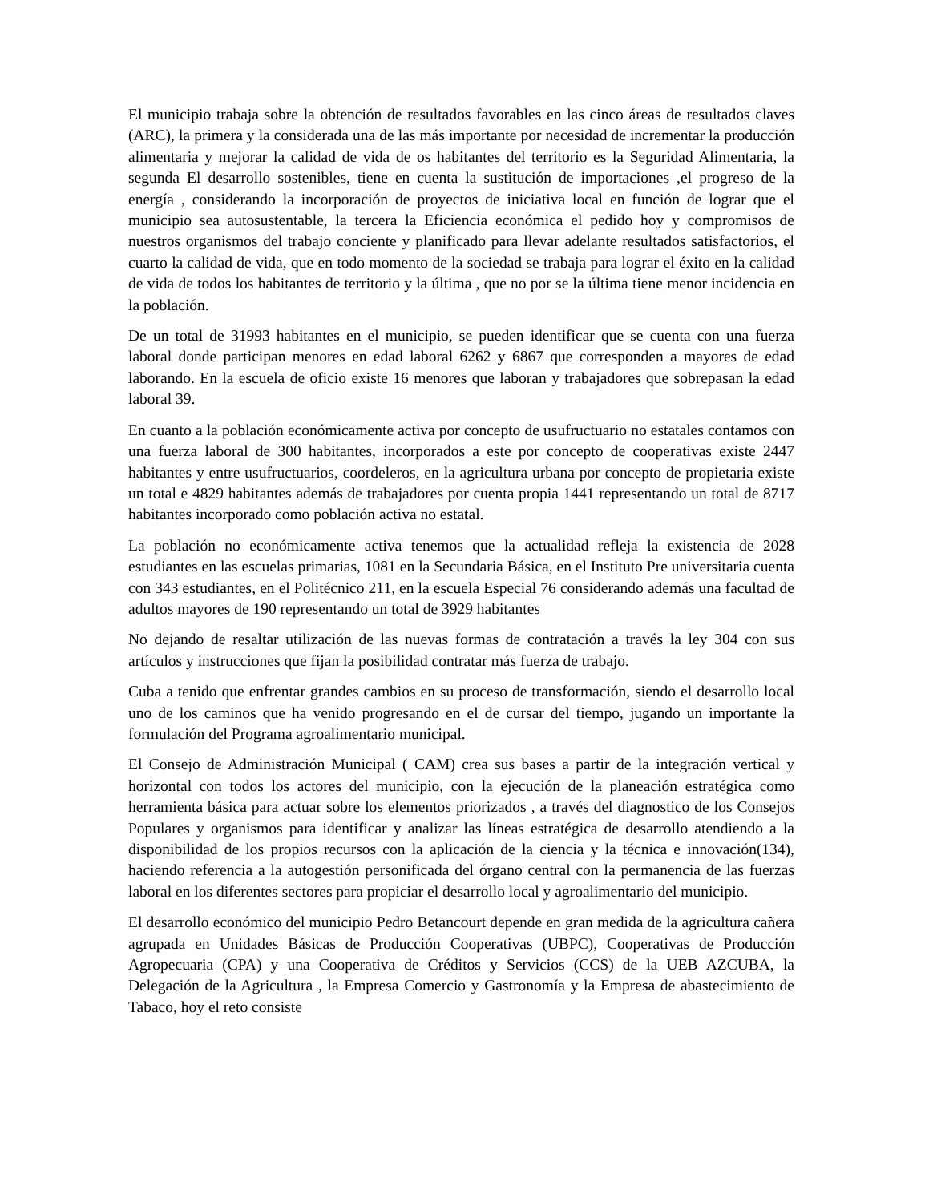El municipio trabaja sobre la obtención de resultados favorables en las cinco áreas de resultados claves (ARC), la primera y la considerada una de las más importante por necesidad de incrementar la producción alimentaria y mejorar la calidad de vida de os habitantes del territorio es la Seguridad Alimentaria, la segunda El desarrollo sostenibles, tiene en cuenta la sustitución de importaciones ,el progreso de la energía , considerando la incorporación de proyectos de iniciativa local en función de lograr que el municipio sea autosustentable, la tercera la Eficiencia económica el pedido hoy y compromisos de nuestros organismos del trabajo conciente y planificado para llevar adelante resultados satisfactorios, el cuarto la calidad de vida, que en todo momento de la sociedad se trabaja para lograr el éxito en la calidad de vida de todos los habitantes de territorio y la última , que no por se la última tiene menor incidencia en la población.
De un total de 31993 habitantes en el municipio, se pueden identificar que se cuenta con una fuerza laboral donde participan menores en edad laboral 6262 y 6867 que corresponden a mayores de edad laborando. En la escuela de oficio existe 16 menores que laboran y trabajadores que sobrepasan la edad laboral 39.
En cuanto a la población económicamente activa por concepto de usufructuario no estatales contamos con una fuerza laboral de 300 habitantes, incorporados a este por concepto de cooperativas existe 2447 habitantes y entre usufructuarios, coordeleros, en la agricultura urbana por concepto de propietaria existe un total e 4829 habitantes además de trabajadores por cuenta propia 1441 representando un total de 8717 habitantes incorporado como población activa no estatal.
La población no económicamente activa tenemos que la actualidad refleja la existencia de 2028 estudiantes en las escuelas primarias, 1081 en la Secundaria Básica, en el Instituto Pre universitaria cuenta con 343 estudiantes, en el Politécnico 211, en la escuela Especial 76 considerando además una facultad de adultos mayores de 190 representando un total de 3929 habitantes
No dejando de resaltar utilización de las nuevas formas de contratación a través la ley 304 con sus artículos y instrucciones que fijan la posibilidad contratar más fuerza de trabajo.
Cuba a tenido que enfrentar grandes cambios en su proceso de transformación, siendo el desarrollo local uno de los caminos que ha venido progresando en el de cursar del tiempo, jugando un importante la formulación del Programa agroalimentario municipal.
El Consejo de Administración Municipal ( CAM) crea sus bases a partir de la integración vertical y horizontal con todos los actores del municipio, con la ejecución de la planeación estratégica como herramienta básica para actuar sobre los elementos priorizados , a través del diagnostico de los Consejos Populares y organismos para identificar y analizar las líneas estratégica de desarrollo atendiendo a la disponibilidad de los propios recursos con la aplicación de la ciencia y la técnica e innovación(134), haciendo referencia a la autogestión personificada del órgano central con la permanencia de las fuerzas laboral en los diferentes sectores para propiciar el desarrollo local y agroalimentario del municipio.
El desarrollo económico del municipio Pedro Betancourt depende en gran medida de la agricultura cañera agrupada en Unidades Básicas de Producción Cooperativas (UBPC), Cooperativas de Producción Agropecuaria (CPA) y una Cooperativa de Créditos y Servicios (CCS) de la UEB AZCUBA, la Delegación de la Agricultura , la Empresa Comercio y Gastronomía y la Empresa de abastecimiento de Tabaco, hoy el reto consiste